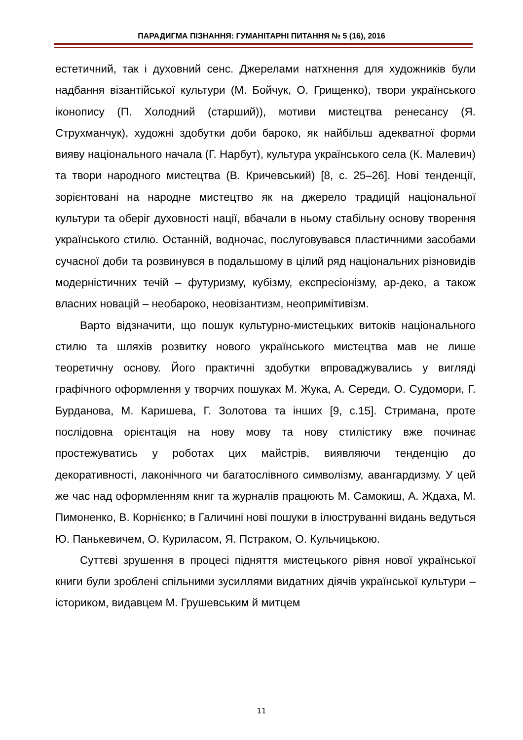ПАРАДИГМА ПІЗНАННЯ: ГУМАНІТАРНІ ПИТАННЯ № 5 (16), 2016
естетичний, так і духовний сенс. Джерелами натхнення для художників були надбання візантійської культури (М. Бойчук, О. Грищенко), твори українського іконопису (П. Холодний (старший)), мотиви мистецтва ренесансу (Я. Струхманчук), художні здобутки доби бароко, як найбільш адекватної форми вияву національного начала (Г. Нарбут), культура українського села (К. Малевич) та твори народного мистецтва (В. Кричевський) [8, с. 25–26]. Нові тенденції, зорієнтовані на народне мистецтво як на джерело традицій національної культури та оберіг духовності нації, вбачали в ньому стабільну основу творення українського стилю. Останній, водночас, послуговувався пластичними засобами сучасної доби та розвинувся в подальшому в цілий ряд національних різновидів модерністичних течій – футуризму, кубізму, експресіонізму, ар-деко, а також власних новацій – необароко, неовізантизм, неопримітивізм.
Варто відзначити, що пошук культурно-мистецьких витоків національного стилю та шляхів розвитку нового українського мистецтва мав не лише теоретичну основу. Його практичні здобутки впроваджувались у вигляді графічного оформлення у творчих пошуках М. Жука, А. Середи, О. Судомори, Г. Бурданова, М. Каришева, Г. Золотова та інших [9, с.15]. Стримана, проте послідовна орієнтація на нову мову та нову стилістику вже починає простежуватись у роботах цих майстрів, виявляючи тенденцію до декоративності, лаконічного чи багатослівного символізму, авангардизму. У цей же час над оформленням книг та журналів працюють М. Самокиш, А. Ждаха, М. Пимоненко, В. Корнієнко; в Галичині нові пошуки в ілюструванні видань ведуться Ю. Панькевичем, О. Куриласом, Я. Пстраком, О. Кульчицькою.
Суттєві зрушення в процесі підняття мистецького рівня нової української книги були зроблені спільними зусиллями видатних діячів української культури – істориком, видавцем М. Грушевським й митцем
11